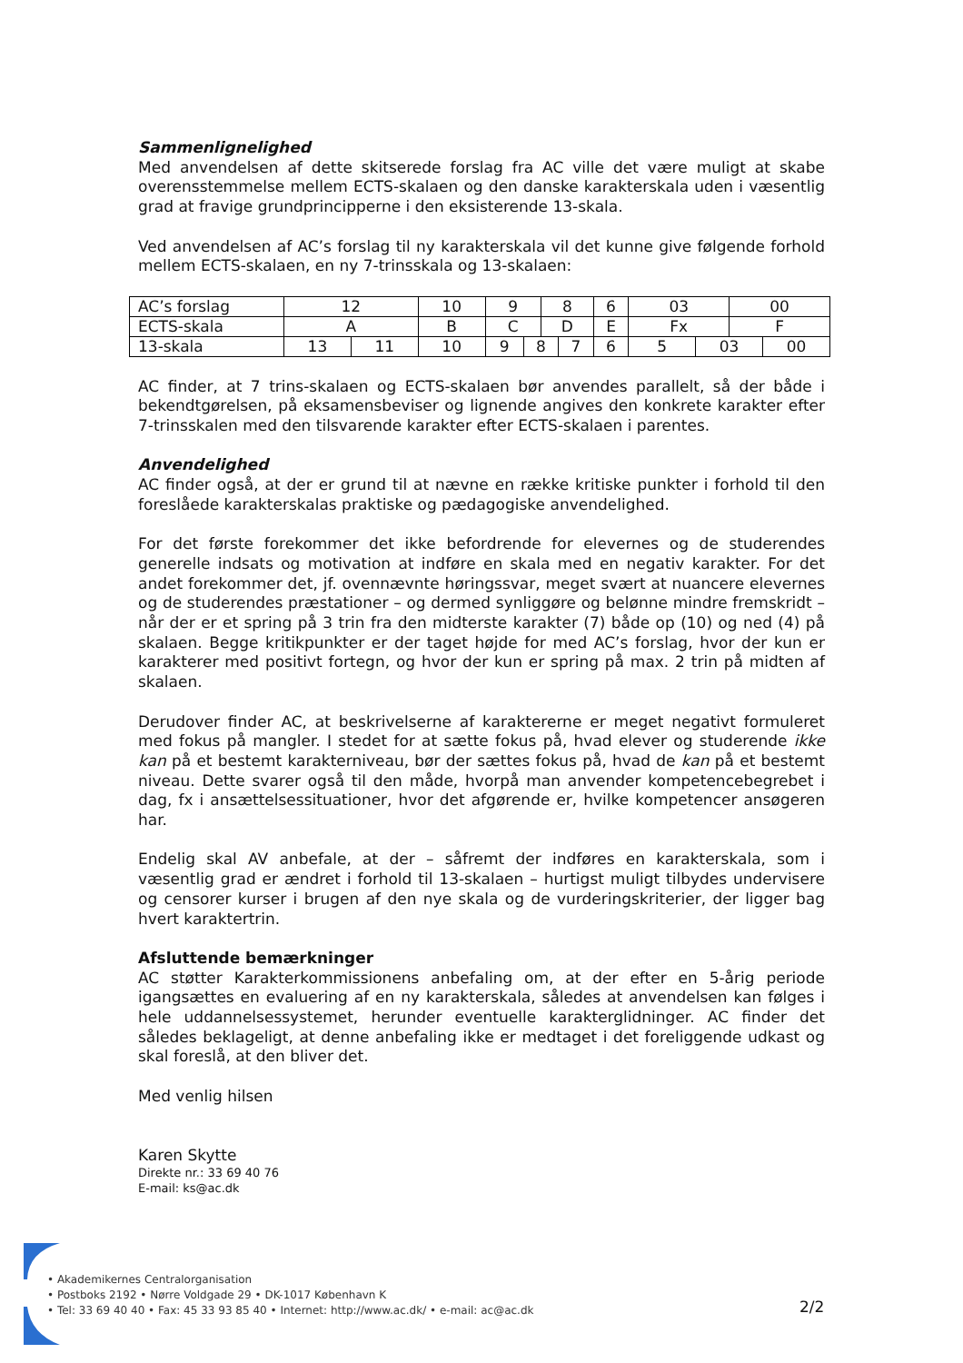Sammenlignelighed
Med anvendelsen af dette skitserede forslag fra AC ville det være muligt at skabe overensstemmelse mellem ECTS-skalaen og den danske karakterskala uden i væsentlig grad at fravige grundprincipperne i den eksisterende 13-skala.
Ved anvendelsen af AC’s forslag til ny karakterskala vil det kunne give følgende forhold mellem ECTS-skalaen, en ny 7-trinsskala og 13-skalaen:
| AC’s forslag | 12 | | 10 | 9 | | 8 | | 6 | 03 | | 00 | |
| ECTS-skala | A | | B | C | | D | | E | Fx | | F | |
| 13-skala | 13 | 11 | 10 | 9 | 8 | | 7 | 6 | 5 | 03 | | 00 |
AC finder, at 7 trins-skalaen og ECTS-skalaen bør anvendes parallelt, så der både i bekendtgørelsen, på eksamensbeviser og lignende angives den konkrete karakter efter 7-trinsskalen med den tilsvarende karakter efter ECTS-skalaen i parentes.
Anvendelighed
AC finder også, at der er grund til at nævne en række kritiske punkter i forhold til den foreslåede karakterskalas praktiske og pædagogiske anvendelighed.
For det første forekommer det ikke befordrende for elevernes og de studerendes generelle indsats og motivation at indføre en skala med en negativ karakter. For det andet forekommer det, jf. ovennævnte høringssvar, meget svært at nuancere elevernes og de studerendes præstationer – og dermed synliggøre og belønne mindre fremskridt – når der er et spring på 3 trin fra den midterste karakter (7) både op (10) og ned (4) på skalaen. Begge kritikpunkter er der taget højde for med AC’s forslag, hvor der kun er karakterer med positivt fortegn, og hvor der kun er spring på max. 2 trin på midten af skalaen.
Derudover finder AC, at beskrivelserne af karaktererne er meget negativt formuleret med fokus på mangler. I stedet for at sætte fokus på, hvad elever og studerende ikke kan på et bestemt karakterniveau, bør der sættes fokus på, hvad de kan på et bestemt niveau. Dette svarer også til den måde, hvorpå man anvender kompetencebegrebet i dag, fx i ansættelsessituationer, hvor det afgørende er, hvilke kompetencer ansøgeren har.
Endelig skal AV anbefale, at der – såfremt der indføres en karakterskala, som i væsentlig grad er ændret i forhold til 13-skalaen – hurtigst muligt tilbydes undervisere og censorer kurser i brugen af den nye skala og de vurderingskriterier, der ligger bag hvert karaktertrin.
Afsluttende bemærkninger
AC støtter Karakterkommissionens anbefaling om, at der efter en 5-årig periode igangsættes en evaluering af en ny karakterskala, således at anvendelsen kan følges i hele uddannelsessystemet, herunder eventuelle karakterglidninger. AC finder det således beklageligt, at denne anbefaling ikke er medtaget i det foreliggende udkast og skal foreslå, at den bliver det.
Med venlig hilsen
Karen Skytte
Direkte nr.: 33 69 40 76
E-mail: ks@ac.dk
• Akademikernes Centralorganisation
• Postboks 2192 • Nørre Voldgade 29 • DK-1017 København K
• Tel: 33 69 40 40 • Fax: 45 33 93 85 40 • Internet: http://www.ac.dk/ • e-mail: ac@ac.dk
2/2